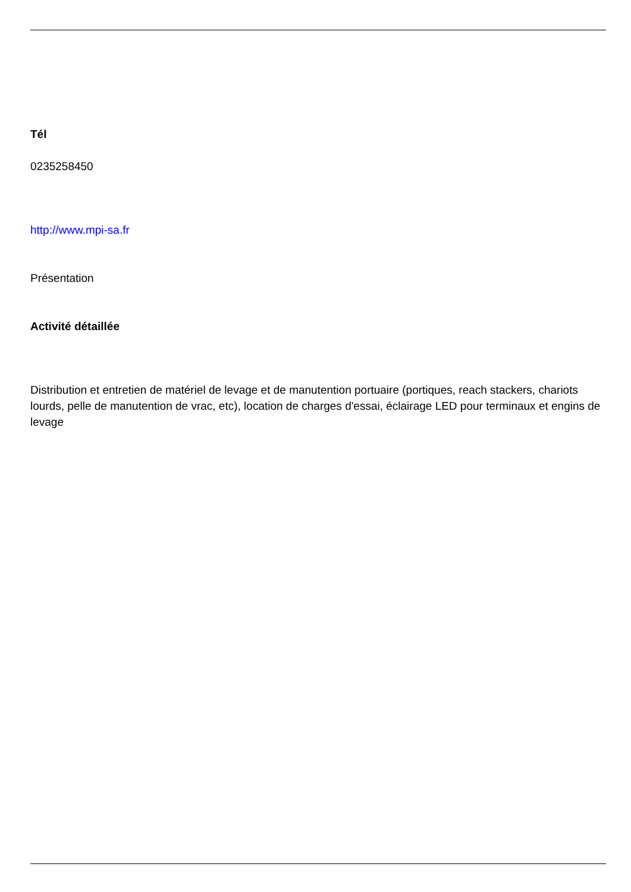Tél
0235258450
http://www.mpi-sa.fr
Présentation
Activité détaillée
Distribution et entretien de matériel de levage et de manutention portuaire (portiques, reach stackers, chariots lourds, pelle de manutention de vrac, etc), location de charges d'essai, éclairage LED pour terminaux et engins de levage